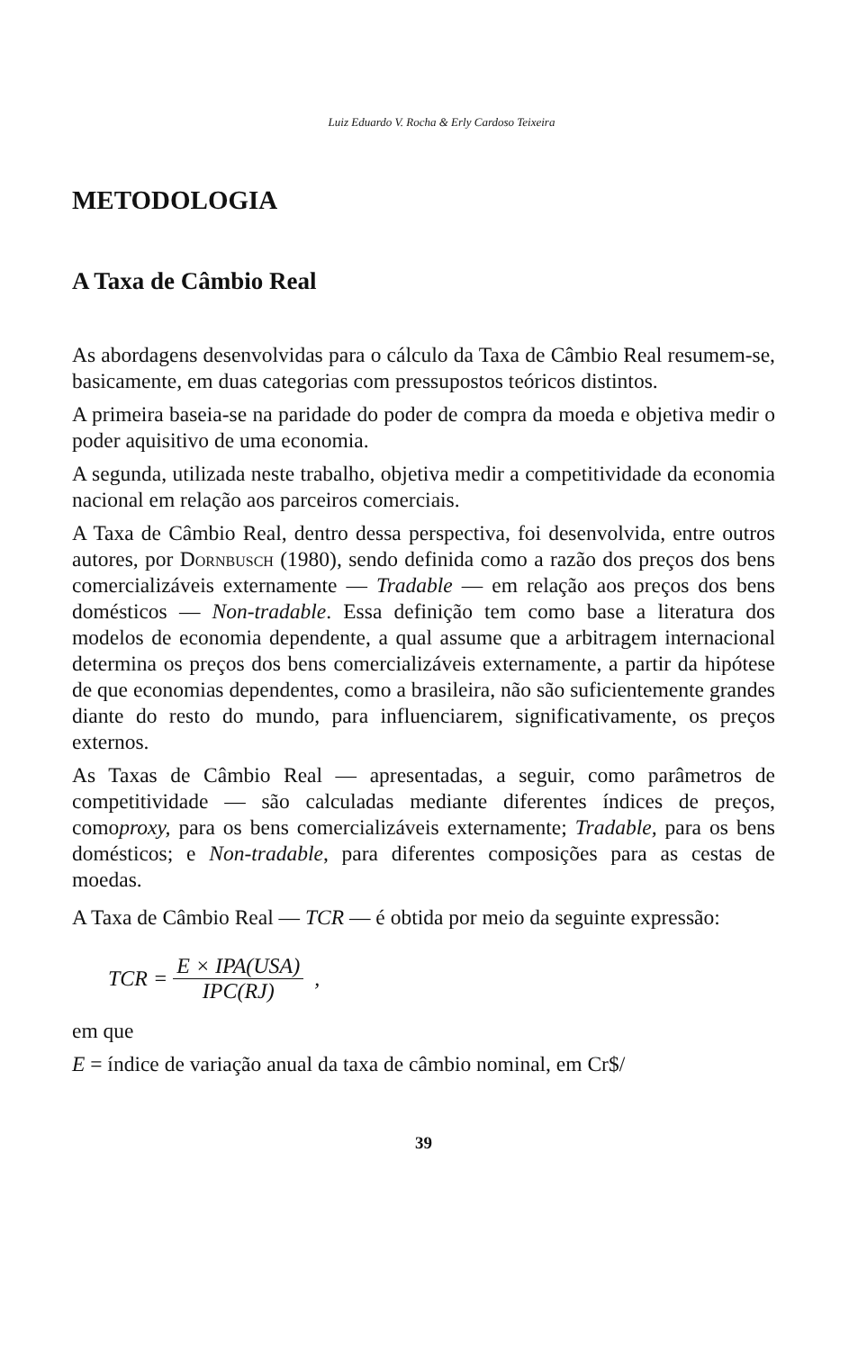Luiz Eduardo V. Rocha & Erly Cardoso Teixeira
METODOLOGIA
A Taxa de Câmbio Real
As abordagens desenvolvidas para o cálculo da Taxa de Câmbio Real resumem-se, basicamente, em duas categorias com pressupostos teóricos distintos.
A primeira baseia-se na paridade do poder de compra da moeda e objetiva medir o poder aquisitivo de uma economia.
A segunda, utilizada neste trabalho, objetiva medir a competitividade da economia nacional em relação aos parceiros comerciais.
A Taxa de Câmbio Real, dentro dessa perspectiva, foi desenvolvida, entre outros autores, por Dornbusch (1980), sendo definida como a razão dos preços dos bens comercializáveis externamente — Tradable — em relação aos preços dos bens domésticos — Non-tradable. Essa definição tem como base a literatura dos modelos de economia dependente, a qual assume que a arbitragem internacional determina os preços dos bens comercializáveis externamente, a partir da hipótese de que economias dependentes, como a brasileira, não são suficientemente grandes diante do resto do mundo, para influenciarem, significativamente, os preços externos.
As Taxas de Câmbio Real — apresentadas, a seguir, como parâmetros de competitividade — são calculadas mediante diferentes índices de preços, comoproxy, para os bens comercializáveis externamente; Tradable, para os bens domésticos; e Non-tradable, para diferentes composições para as cestas de moedas.
A Taxa de Câmbio Real — TCR — é obtida por meio da seguinte expressão:
TCR = E × IPA(USA) IPC(RJ) ,
em que
E = índice de variação anual da taxa de câmbio nominal, em Cr$/
39